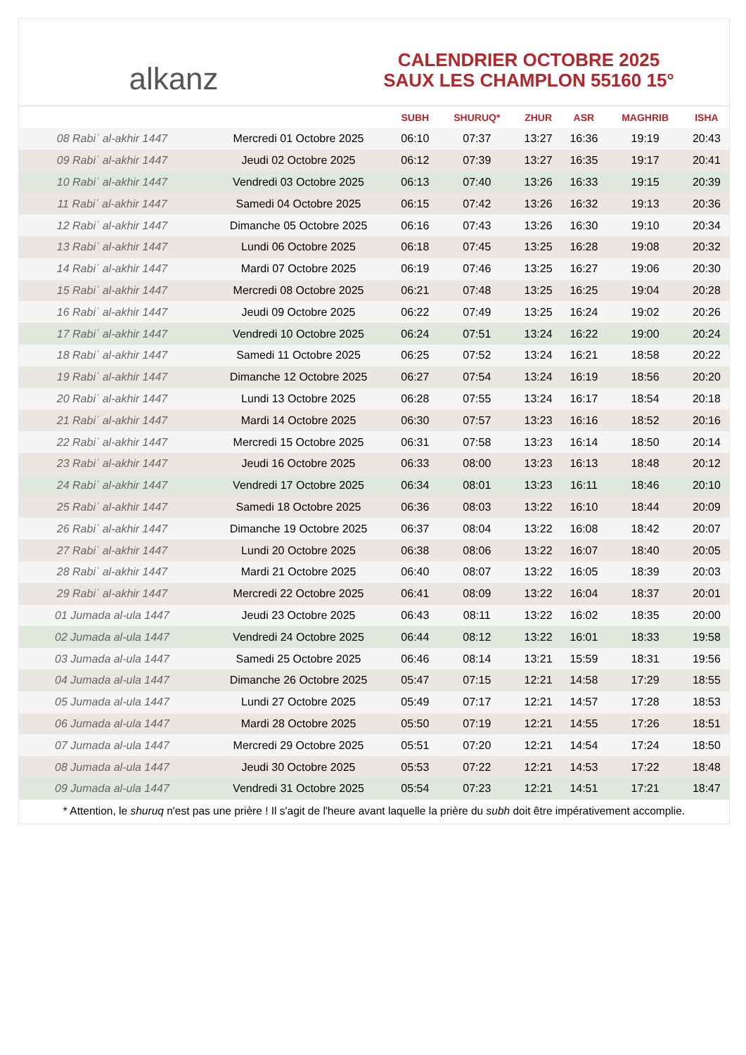alkanz
CALENDRIER OCTOBRE 2025
SAUX LES CHAMPLON 55160 15°
| | | SUBH | SHURUQ* | ZHUR | ASR | MAGHRIB | ISHA |
| --- | --- | --- | --- | --- | --- | --- | --- |
| 08 Rabiʿ al-akhir 1447 | Mercredi 01 Octobre 2025 | 06:10 | 07:37 | 13:27 | 16:36 | 19:19 | 20:43 |
| 09 Rabiʿ al-akhir 1447 | Jeudi 02 Octobre 2025 | 06:12 | 07:39 | 13:27 | 16:35 | 19:17 | 20:41 |
| 10 Rabiʿ al-akhir 1447 | Vendredi 03 Octobre 2025 | 06:13 | 07:40 | 13:26 | 16:33 | 19:15 | 20:39 |
| 11 Rabiʿ al-akhir 1447 | Samedi 04 Octobre 2025 | 06:15 | 07:42 | 13:26 | 16:32 | 19:13 | 20:36 |
| 12 Rabiʿ al-akhir 1447 | Dimanche 05 Octobre 2025 | 06:16 | 07:43 | 13:26 | 16:30 | 19:10 | 20:34 |
| 13 Rabiʿ al-akhir 1447 | Lundi 06 Octobre 2025 | 06:18 | 07:45 | 13:25 | 16:28 | 19:08 | 20:32 |
| 14 Rabiʿ al-akhir 1447 | Mardi 07 Octobre 2025 | 06:19 | 07:46 | 13:25 | 16:27 | 19:06 | 20:30 |
| 15 Rabiʿ al-akhir 1447 | Mercredi 08 Octobre 2025 | 06:21 | 07:48 | 13:25 | 16:25 | 19:04 | 20:28 |
| 16 Rabiʿ al-akhir 1447 | Jeudi 09 Octobre 2025 | 06:22 | 07:49 | 13:25 | 16:24 | 19:02 | 20:26 |
| 17 Rabiʿ al-akhir 1447 | Vendredi 10 Octobre 2025 | 06:24 | 07:51 | 13:24 | 16:22 | 19:00 | 20:24 |
| 18 Rabiʿ al-akhir 1447 | Samedi 11 Octobre 2025 | 06:25 | 07:52 | 13:24 | 16:21 | 18:58 | 20:22 |
| 19 Rabiʿ al-akhir 1447 | Dimanche 12 Octobre 2025 | 06:27 | 07:54 | 13:24 | 16:19 | 18:56 | 20:20 |
| 20 Rabiʿ al-akhir 1447 | Lundi 13 Octobre 2025 | 06:28 | 07:55 | 13:24 | 16:17 | 18:54 | 20:18 |
| 21 Rabiʿ al-akhir 1447 | Mardi 14 Octobre 2025 | 06:30 | 07:57 | 13:23 | 16:16 | 18:52 | 20:16 |
| 22 Rabiʿ al-akhir 1447 | Mercredi 15 Octobre 2025 | 06:31 | 07:58 | 13:23 | 16:14 | 18:50 | 20:14 |
| 23 Rabiʿ al-akhir 1447 | Jeudi 16 Octobre 2025 | 06:33 | 08:00 | 13:23 | 16:13 | 18:48 | 20:12 |
| 24 Rabiʿ al-akhir 1447 | Vendredi 17 Octobre 2025 | 06:34 | 08:01 | 13:23 | 16:11 | 18:46 | 20:10 |
| 25 Rabiʿ al-akhir 1447 | Samedi 18 Octobre 2025 | 06:36 | 08:03 | 13:22 | 16:10 | 18:44 | 20:09 |
| 26 Rabiʿ al-akhir 1447 | Dimanche 19 Octobre 2025 | 06:37 | 08:04 | 13:22 | 16:08 | 18:42 | 20:07 |
| 27 Rabiʿ al-akhir 1447 | Lundi 20 Octobre 2025 | 06:38 | 08:06 | 13:22 | 16:07 | 18:40 | 20:05 |
| 28 Rabiʿ al-akhir 1447 | Mardi 21 Octobre 2025 | 06:40 | 08:07 | 13:22 | 16:05 | 18:39 | 20:03 |
| 29 Rabiʿ al-akhir 1447 | Mercredi 22 Octobre 2025 | 06:41 | 08:09 | 13:22 | 16:04 | 18:37 | 20:01 |
| 01 Jumada al-ula 1447 | Jeudi 23 Octobre 2025 | 06:43 | 08:11 | 13:22 | 16:02 | 18:35 | 20:00 |
| 02 Jumada al-ula 1447 | Vendredi 24 Octobre 2025 | 06:44 | 08:12 | 13:22 | 16:01 | 18:33 | 19:58 |
| 03 Jumada al-ula 1447 | Samedi 25 Octobre 2025 | 06:46 | 08:14 | 13:21 | 15:59 | 18:31 | 19:56 |
| 04 Jumada al-ula 1447 | Dimanche 26 Octobre 2025 | 05:47 | 07:15 | 12:21 | 14:58 | 17:29 | 18:55 |
| 05 Jumada al-ula 1447 | Lundi 27 Octobre 2025 | 05:49 | 07:17 | 12:21 | 14:57 | 17:28 | 18:53 |
| 06 Jumada al-ula 1447 | Mardi 28 Octobre 2025 | 05:50 | 07:19 | 12:21 | 14:55 | 17:26 | 18:51 |
| 07 Jumada al-ula 1447 | Mercredi 29 Octobre 2025 | 05:51 | 07:20 | 12:21 | 14:54 | 17:24 | 18:50 |
| 08 Jumada al-ula 1447 | Jeudi 30 Octobre 2025 | 05:53 | 07:22 | 12:21 | 14:53 | 17:22 | 18:48 |
| 09 Jumada al-ula 1447 | Vendredi 31 Octobre 2025 | 05:54 | 07:23 | 12:21 | 14:51 | 17:21 | 18:47 |
* Attention, le shuruq n'est pas une prière ! Il s'agit de l'heure avant laquelle la prière du subh doit être impérativement accomplie.